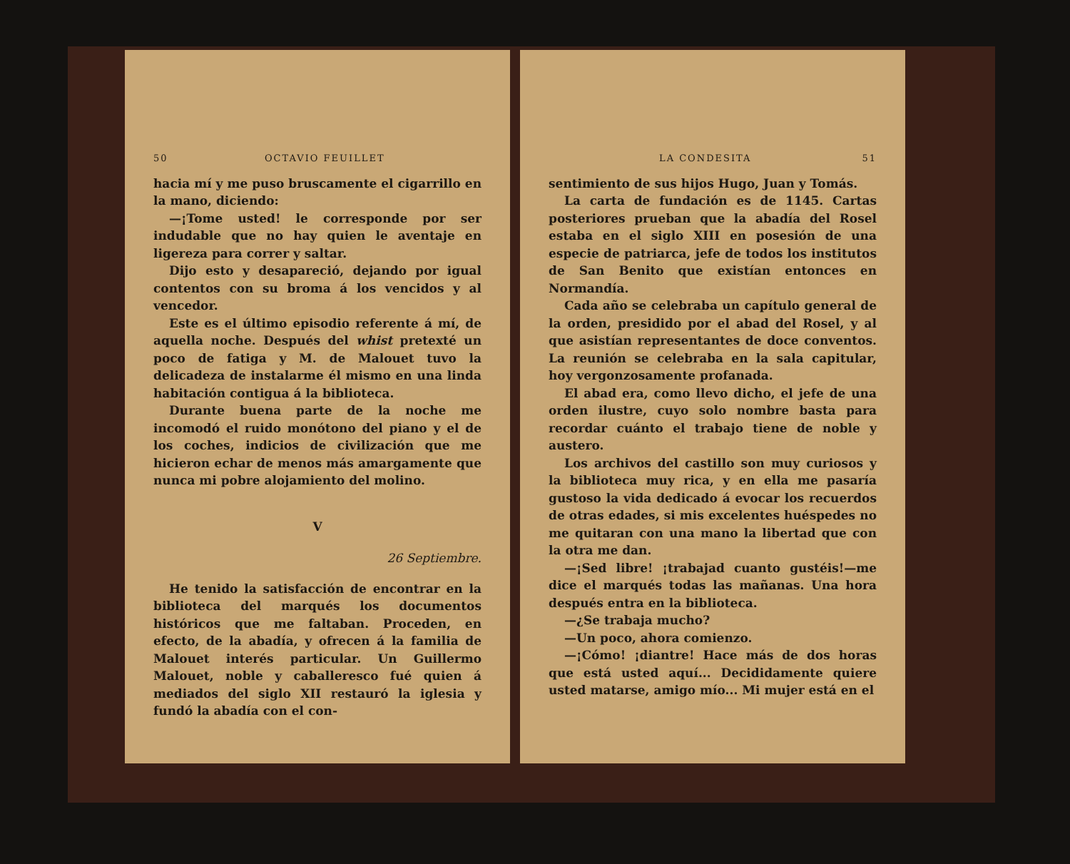50 OCTAVIO FEUILLET
hacia mí y me puso bruscamente el cigarrillo en la mano, diciendo:
—¡Tome usted! le corresponde por ser indudable que no hay quien le aventaje en ligereza para correr y saltar.
Dijo esto y desapareció, dejando por igual contentos con su broma á los vencidos y al vencedor.
Este es el último episodio referente á mí, de aquella noche. Después del whist pretexté un poco de fatiga y M. de Malouet tuvo la delicadeza de instalarme él mismo en una linda habitación contigua á la biblioteca.
Durante buena parte de la noche me incomodó el ruido monótono del piano y el de los coches, indicios de civilización que me hicieron echar de menos más amargamente que nunca mi pobre alojamiento del molino.
V
26 Septiembre.
He tenido la satisfacción de encontrar en la biblioteca del marqués los documentos históricos que me faltaban. Proceden, en efecto, de la abadía, y ofrecen á la familia de Malouet interés particular. Un Guillermo Malouet, noble y caballeresco fué quien á mediados del siglo XII restauró la iglesia y fundó la abadía con el con-
LA CONDESITA 51
sentimiento de sus hijos Hugo, Juan y Tomás.
La carta de fundación es de 1145. Cartas posteriores prueban que la abadía del Rosel estaba en el siglo XIII en posesión de una especie de patriarca, jefe de todos los institutos de San Benito que existían entonces en Normandía.
Cada año se celebraba un capítulo general de la orden, presidido por el abad del Rosel, y al que asistían representantes de doce conventos. La reunión se celebraba en la sala capitular, hoy vergonzosamente profanada.
El abad era, como llevo dicho, el jefe de una orden ilustre, cuyo solo nombre basta para recordar cuánto el trabajo tiene de noble y austero.
Los archivos del castillo son muy curiosos y la biblioteca muy rica, y en ella me pasaría gustoso la vida dedicado á evocar los recuerdos de otras edades, si mis excelentes huéspedes no me quitaran con una mano la libertad que con la otra me dan.
—¡Sed libre! ¡trabajad cuanto gustéis!—me dice el marqués todas las mañanas. Una hora después entra en la biblioteca.
—¿Se trabaja mucho?
—Un poco, ahora comienzo.
—¡Cómo! ¡diantre! Hace más de dos horas que está usted aquí... Decididamente quiere usted matarse, amigo mío... Mi mujer está en el